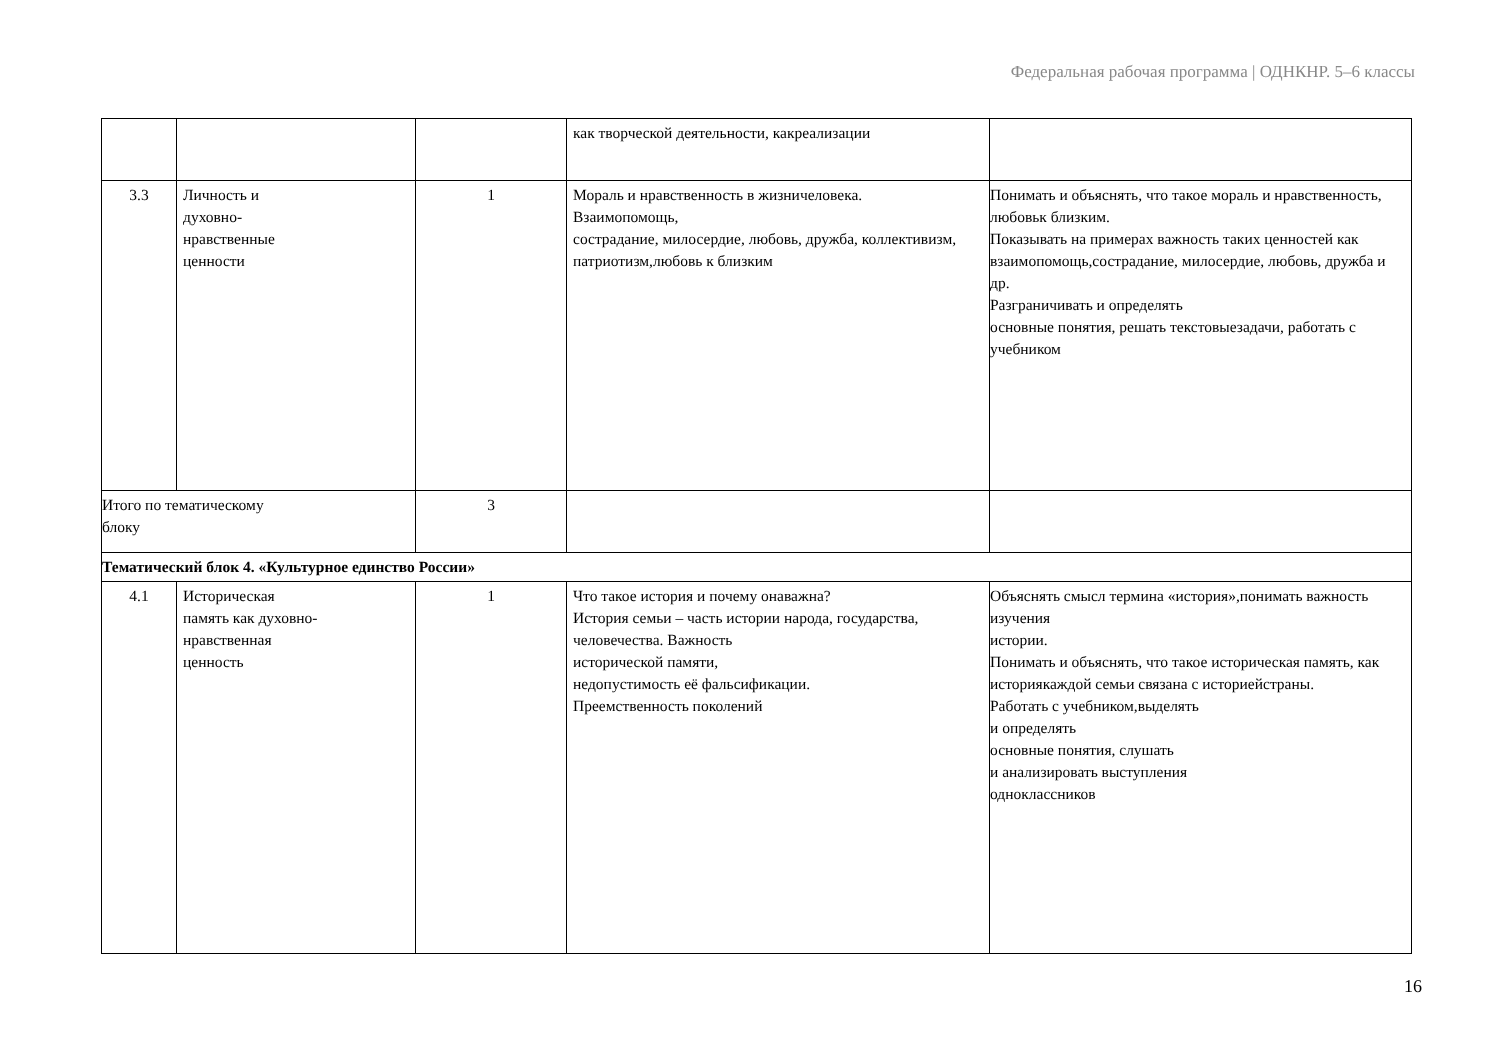Федеральная рабочая программа | ОДНКНР. 5–6 классы
| | | | как творческой деятельности, какреализации | |
| 3.3 | Личность и духовно- нравственные ценности | 1 | Мораль и нравственность в жизничеловека. Взаимопомощь, сострадание, милосердие, любовь, дружба, коллективизм, патриотизм,любовь к близким | Понимать и объяснять, что такое мораль и нравственность, любовьк близким. Показывать на примерах важность таких ценностей как взаимопомощь,сострадание, милосердие, любовь, дружба и др. Разграничивать и определять основные понятия, решать текстовыезадачи, работать с учебником |
| Итого по тематическому блоку | | 3 | | |
| Тематический блок 4. «Культурное единство России» | | | | |
| 4.1 | Историческая память как духовно- нравственная ценность | 1 | Что такое история и почему онаважна? История семьи – часть истории народа, государства, человечества. Важность исторической памяти, недопустимость её фальсификации. Преемственность поколений | Объяснять смысл термина «история»,понимать важность изучения истории. Понимать и объяснять, что такое историческая память, как историякаждой семьи связана с историейстраны. Работать с учебником,выделять и определять основные понятия, слушать и анализировать выступления одноклассников |
16